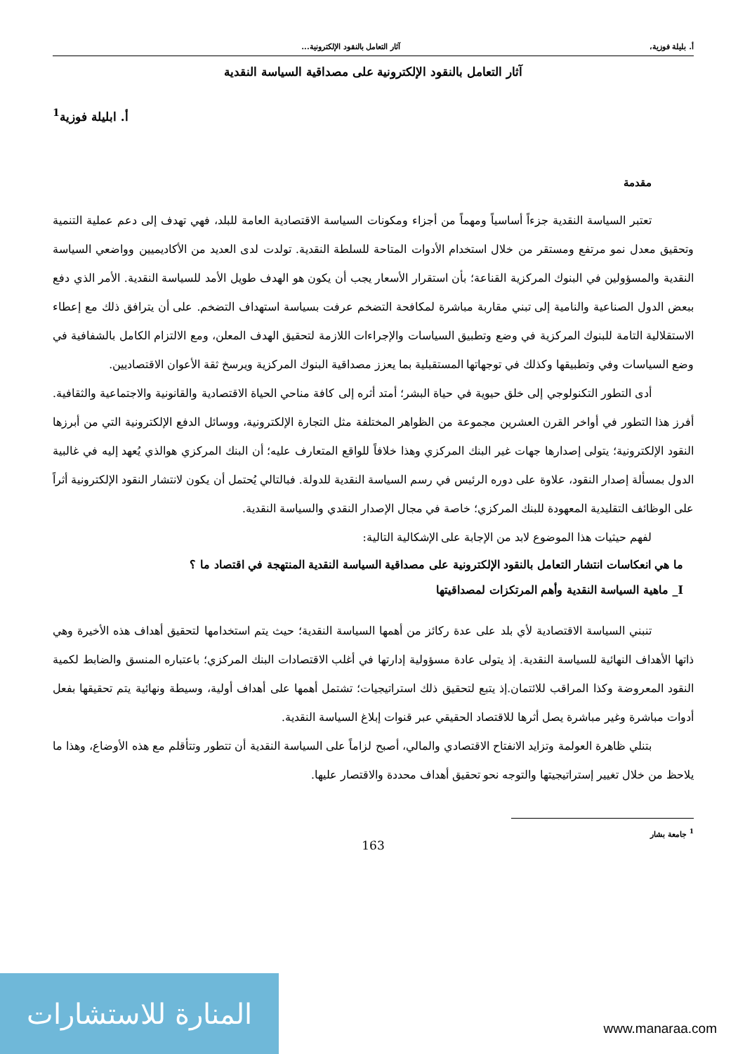أ. بليلة فوزية، آثار التعامل بالنقود الإلكترونية...
آثار التعامل بالنقود الإلكترونية على مصداقية السياسة النقدية
أ. ابليلة فوزية<sup>1</sup>
مقدمة
تعتبر السياسة النقدية جزءاً أساسياً ومهماً من أجزاء ومكونات السياسة الاقتصادية العامة للبلد، فهي تهدف إلى دعم عملية التنمية وتحقيق معدل نمو مرتفع ومستقر من خلال استخدام الأدوات المتاحة للسلطة النقدية. تولدت لدى العديد من الأكاديميين وواضعي السياسة النقدية والمسؤولين في البنوك المركزية القناعة؛ بأن استقرار الأسعار يجب أن يكون هو الهدف طويل الأمد للسياسة النقدية. الأمر الذي دفع ببعض الدول الصناعية والنامية إلى تبني مقاربة مباشرة لمكافحة التضخم عرفت بسياسة استهداف التضخم. على أن يترافق ذلك مع إعطاء الاستقلالية التامة للبنوك المركزية في وضع وتطبيق السياسات والإجراءات اللازمة لتحقيق الهدف المعلن، ومع الالتزام الكامل بالشفافية في وضع السياسات وفي وتطبيقها وكذلك في توجهاتها المستقبلية بما يعزز مصداقية البنوك المركزية ويرسخ ثقة الأعوان الاقتصاديين.
أدى التطور التكنولوجي إلى خلق حيوية في حياة البشر؛ أمتد أثره إلى كافة مناحي الحياة الاقتصادية والقانونية والاجتماعية والثقافية. أفرز هذا التطور في أواخر القرن العشرين مجموعة من الظواهر المختلفة مثل التجارة الإلكترونية، ووسائل الدفع الإلكترونية التي من أبرزها النقود الإلكترونية؛ يتولى إصدارها جهات غير البنك المركزي وهذا خلافاً للواقع المتعارف عليه؛ أن البنك المركزي هوالذي يُعهد إليه في غالبية الدول بمسألة إصدار النقود، علاوة على دوره الرئيس في رسم السياسة النقدية للدولة. فبالتالي يُحتمل أن يكون لانتشار النقود الإلكترونية أثراً على الوظائف التقليدية المعهودة للبنك المركزي؛ خاصة في مجال الإصدار النقدي والسياسة النقدية.
لفهم حيثيات هذا الموضوع لابد من الإجابة على الإشكالية التالية:
ما هي انعكاسات انتشار التعامل بالنقود الإلكترونية على مصداقية السياسة النقدية المنتهجة في اقتصاد ما ؟
I_ ماهية السياسة النقدية وأهم المرتكزات لمصداقيتها
تنبني السياسة الاقتصادية لأي بلد على عدة ركائز من أهمها السياسة النقدية؛ حيث يتم استخدامها لتحقيق أهداف هذه الأخيرة وهي ذاتها الأهداف النهائية للسياسة النقدية. إذ يتولى عادة مسؤولية إدارتها في أغلب الاقتصادات البنك المركزي؛ باعتباره المنسق والضابط لكمية النقود المعروضة وكذا المراقب للائتمان.إذ يتبع لتحقيق ذلك استراتيجيات؛ تشتمل أهمها على أهداف أولية، وسيطة ونهائية يتم تحقيقها بفعل أدوات مباشرة وغير مباشرة يصل أثرها للاقتصاد الحقيقي عبر قنوات إبلاغ السياسة النقدية.
بتنلي ظاهرة العولمة وتزايد الانفتاح الاقتصادي والمالي، أصبح لزاماً على السياسة النقدية أن تتطور وتتأقلم مع هذه الأوضاع، وهذا ما يلاحظ من خلال تغيير إستراتيجيتها والتوجه نحو تحقيق أهداف محددة والاقتصار عليها.
<sup>1</sup> جامعة بشار
163
المنارة للاستشارات
www.manaraa.com